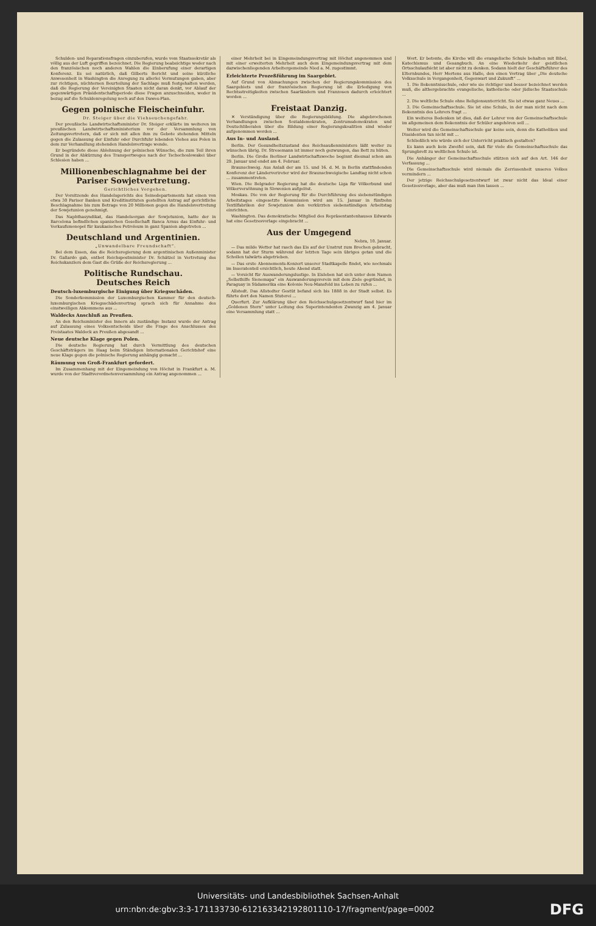Schulden- und Reparationsfragen einzuberufen, wurde vom Staatssekretär als völlig aus der Luft gegriffen bezeichnet. Die Regierung beabsichtige weder nach den französischen noch anderen Wahlen die Einberufung einer derartigen Konferenz. Es sei natürlich, daß Gilberts Bericht und seine kürzliche Anwesenheit in Washington die Anregung zu allerlei Vermutungen gaben, aber zur richtigen, nüchternen Beurteilung der Sachlage muß festgehalten werden, daß die Regierung der Vereinigten Staaten nicht daran denkt, vor Ablauf der gegenwärtigen Präsidentschaftsperiode diese Fragen anzuschneiden, weder in bezug auf die Schuldenregelung noch auf den Dawes-Plan.
Gegen polnische Fleischeinfuhr.
Dr. Steiger über die Viehseuchengefahr.
Der preußische Landwirtschaftsminister Dr. Steiger erklärte im weiteren im preußischen Landwirtschaftsministerium vor der Versammlung von Zeitungsvertretern, daß er sich mit allen ihm zu Gebote stehenden Mitteln gegen die Zulassung der Einfuhr oder Durchfuhr lebenden Viehes aus Polen in dem zur Verhandlung stehenden Handelsvertrage wende.
Er begründete diese Ablehnung der polnischen Wünsche, die zum Teil ihren Grund in der Abkürzung des Transportweges nach der Tschechoslowakei über Schlesien haben ...
Millionenbeschlagnahme bei der Pariser Sowjetvertretung.
Gerichtliches Vorgehen.
Der Vorsitzende des Handelsgerichts des Seinedepartements hat einen von etwa 30 Pariser Banken und Kreditinstituten gestellten Antrag auf gerichtliche Beschlagnahme bis zum Betrage von 20 Millionen gegen die Handelsvertretung der Sowjetunion genehmigt.
Das Naphthasyndikat, das Handelsorgan der Sowjetunion, hatte der in Barcelona befindlichen spanischen Gesellschaft Banca Arnus das Einfuhr- und Verkaufsmonopol für kaukasisches Petroleum in ganz Spanien abgetreten ...
Deutschland und Argentinien.
„Unwandelbare Freundschaft“.
Bei dem Essen, das die Reichsregierung dem argentinischen Außenminister Dr. Gallardo gab, entbot Reichspostminister Dr. Schätzel in Vertretung des Reichskanzlers dem Gast die Grüße der Reichsregierung ...
Politische Rundschau.
Deutsches Reich
Deutsch-luxemburgische Einigung über Kriegsschäden.
Die Sonderkommission der Luxemburgischen Kammer für den deutsch-luxemburgischen Kriegsschädenvertrag sprach sich für Annahme des einstweiligen Abkommens aus ...
Waldecks Anschluß an Preußen.
An den Reichsminister des Innern als zuständige Instanz wurde der Antrag auf Zulassung eines Volksentscheids über die Frage des Anschlusses des Freistaates Waldeck an Preußen abgesandt ...
Neue deutsche Klage gegen Polen.
Die deutsche Regierung hat durch Vermittlung des deutschen Geschäftsträgers im Haag beim Ständigen Internationalen Gerichtshof eine neue Klage gegen die polnische Regierung anhängig gemacht ...
Räumung von Groß-Frankfurt gefordert.
Im Zusammenhang mit der Eingemeindung von Höchst in Frankfurt a. M. wurde von der Stadtverordnetenversammlung ein Antrag angenommen ...
einer Mehrheit bei in Eingemeindungsvertrag mit Höchst angenommen und mit einer erweiterten Mehrheit auch dem Eingemeindungsvertrag mit dem dazwischenliegenden Arbeitergemeinde Nied a. M. zugestimmt.
Erleichterte Prozeßführung im Saargebiet.
Auf Grund von Abmachungen zwischen der Regierungskommission des Saargebiets und der französischen Regierung ist die Erledigung von Rechtsstreitigkeiten zwischen Saarländern und Franzosen dadurch erleichtert worden ...
Freistaat Danzig.
✕ Verständigung über die Regierungsbildung. Die abgebrochenen Verhandlungen zwischen Sozialdemokraten, Zentrumsdemokraten und Deutschliberalen über die Bildung einer Regierungskoalition sind wieder aufgenommen worden ...
Aus In- und Ausland.
Berlin. Der Gesundheitszustand des Reichsaußenministers läßt weiter zu wünschen übrig. Dr. Stresemann ist immer noch gezwungen, das Bett zu hüten.
Berlin. Die Große Berliner Landwirtschaftswoche beginnt diesmal schon am 29. Januar und endet am 4. Februar.
Braunschweig. Aus Anlaß der am 15. und 16. d. M. in Berlin stattfindenden Konferenz der Länderverireter wird der Braunschweigische Landtag nicht schon ... zusammentreten.
Wien. Die Belgrader Regierung hat die deutsche Liga für Völkerbund und Völkerversöhnung in Slowenien aufgelöst.
Moskau. Die von der Regierung für die Durchführung des siebenstündigen Arbeitstages eingesetzte Kommission wird am 15. Januar in fünfzehn Textilfabriken der Sowjetunion den verkürzten siebenstündigen Arbeitstag einrichten.
Washington. Das demokratische Mitglied des Repräsentantenhauses Edwards hat eine Gesetzesvorlage eingebracht ...
Aus der Umgegend
Nebra, 10. Januar.
— Das milde Wetter hat rasch das Eis auf der Unstrut zum Brechen gebracht, sodann hat der Sturm während der letzten Tage sein übriges getan und die Schollen talwärts abgetrieben.
— Das erste Abonnements-Konzert unserer Stadtkapelle findet, wie nochmals im Inseratenteil ersichtlich, heute Abend statt.
— Vorsicht für Auswanderungslustige. In Eisleben hat sich unter dem Namen „Selbsthilfe Sienemapa“ ein Auswanderungsverein mit dem Ziele gegründet, in Paraguay in Südamerika eine Kolonie Neu-Mansfeld ins Leben zu rufen ...
Allstedt. Das Allstedter Gestüt befand sich bis 1888 in der Stadt selbst. Es führte dort den Namen Stuterei ...
Querfurt. Zur Aufklärung über den Reichsschulgesetzentwurf fand hier im „Goldenen Stern“ unter Leitung des Superintendenten Zwanzig am 4. Januar eine Versammlung statt ...
Wort. Er betonte, die Kirche will die evangelische Schule behalten mit Bibel, Katechismus und Gesangbuch. An eine Wiederkehr der geistlichen Ortsschulaufsicht ist aber nicht zu denken. Sodann hielt der Geschäftsführer des Elternbundes, Herr Mertens aus Halle, den einen Vortrag über „Die deutsche Volksschule in Vergangenheit, Gegenwart und Zukunft“ ...
1. Die Bekenntnisschule, oder wie sie richtiger und besser bezeichnet werden muß, die althergebrachte evangelische, katholische oder jüdische Staatsschule ...
2. Die weltliche Schule ohne Religionsunterricht. Sie ist etwas ganz Neues ...
3. Die Gemeinschaftsschule. Sie ist eine Schule, in der man nicht nach dem Bekenntnis des Lehrers fragt ...
Ein weiteres Bedenken ist dies, daß der Lehrer von der Gemeinschaftsschule im allgemeinen dem Bekenntnis der Schüler angehören soll ...
Weiter wird die Gemeinschaftsschule gar keine sein, denn die Katholiken und Dissidenten tun nicht mit ...
Schließlich wie würde sich der Unterricht praktisch gestalten?
Es kann auch kein Zweifel sein, daß für viele die Gemeinschaftsschule das Sprungbrett zu weltlichen Schule ist.
Die Anhänger der Gemeinschaftsschule stützen sich auf den Art. 146 der Verfassung ...
Die Gemeinschaftsschule wird niemals die Zerrissenheit unseres Volkes vermindern ...
Der jetzige Reichsschulgesetzentwurf ist zwar nicht das Ideal einer Gesetzesvorlage, aber das muß man ihm lassen ...
Universitäts- und Landesbibliothek Sachsen-Anhalt
urn:nbn:de:gbv:3:3-171133730-612163342192801110-17/fragment/page=0002 DFG